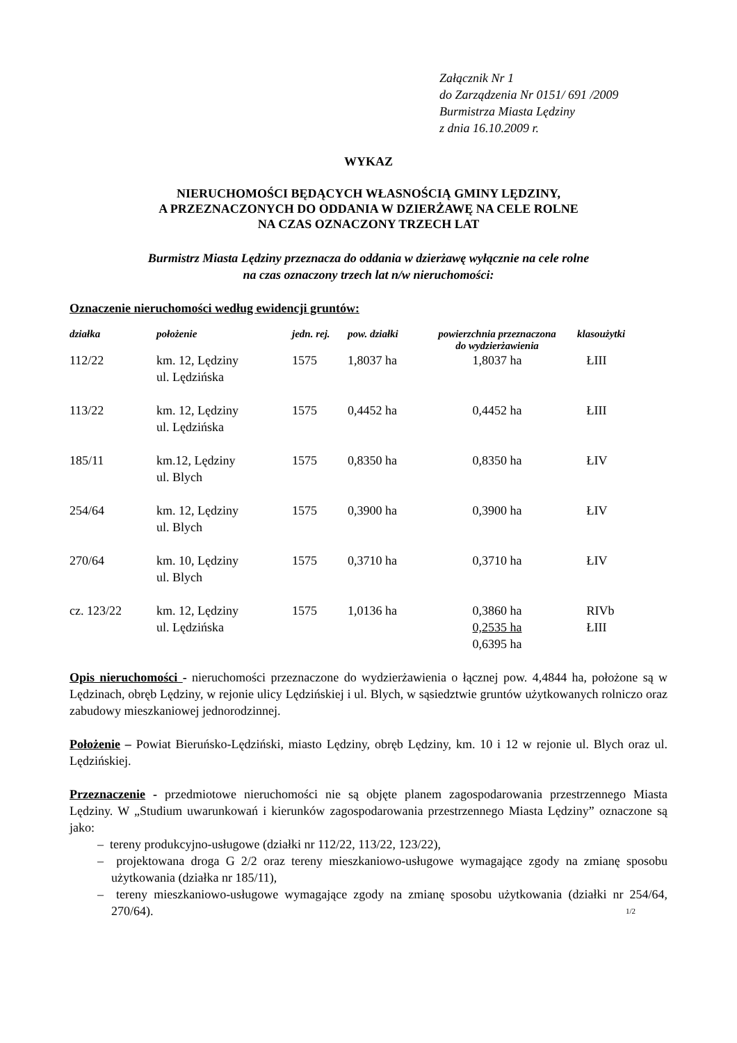Załącznik Nr 1
do Zarządzenia Nr 0151/ 691 /2009
Burmistrza Miasta Lędziny
z dnia 16.10.2009 r.
WYKAZ
NIERUCHOMOŚCI BĘDĄCYCH WŁASNOŚCIĄ GMINY LĘDZINY,
A PRZEZNACZONYCH DO ODDANIA W DZIERŻAWĘ NA CELE ROLNE
NA CZAS OZNACZONY TRZECH LAT
Burmistrz Miasta Lędziny przeznacza do oddania w dzierżawę wyłącznie na cele rolne
na czas oznaczony trzech lat n/w nieruchomości:
Oznaczenie nieruchomości według ewidencji gruntów:
| działka | położenie | jedn. rej. | pow. działki | powierzchnia przeznaczona do wydzierżawienia | klasoużytki |
| --- | --- | --- | --- | --- | --- |
| 112/22 | km. 12, Lędziny ul. Lędzińska | 1575 | 1,8037 ha | 1,8037 ha | ŁIII |
| 113/22 | km. 12, Lędziny ul. Lędzińska | 1575 | 0,4452 ha | 0,4452 ha | ŁIII |
| 185/11 | km.12, Lędziny ul. Blych | 1575 | 0,8350 ha | 0,8350 ha | ŁIV |
| 254/64 | km. 12, Lędziny ul. Blych | 1575 | 0,3900 ha | 0,3900 ha | ŁIV |
| 270/64 | km. 10, Lędziny ul. Blych | 1575 | 0,3710 ha | 0,3710 ha | ŁIV |
| cz. 123/22 | km. 12, Lędziny ul. Lędzińska | 1575 | 1,0136 ha | 0,3860 ha 0,2535 ha 0,6395 ha | RIVb ŁIII |
Opis nieruchomości - nieruchomości przeznaczone do wydzierżawienia o łącznej pow. 4,4844 ha, położone są w Lędzinach, obręb Lędziny, w rejonie ulicy Lędzińskiej i ul. Blych, w sąsiedztwie gruntów użytkowanych rolniczo oraz zabudowy mieszkaniowej jednorodzinnej.
Położenie – Powiat Bieruńsko-Lędziński, miasto Lędziny, obręb Lędziny, km. 10 i 12 w rejonie ul. Blych oraz ul. Lędzińskiej.
Przeznaczenie - przedmiotowe nieruchomości nie są objęte planem zagospodarowania przestrzennego Miasta Lędziny. W „Studium uwarunkowań i kierunków zagospodarowania przestrzennego Miasta Lędziny” oznaczone są jako:
– tereny produkcyjno-usługowe (działki nr 112/22, 113/22, 123/22),
– projektowana droga G 2/2 oraz tereny mieszkaniowo-usługowe wymagające zgody na zmianę sposobu użytkowania (działka nr 185/11),
– tereny mieszkaniowo-usługowe wymagające zgody na zmianę sposobu użytkowania (działki nr 254/64, 270/64). 1/2